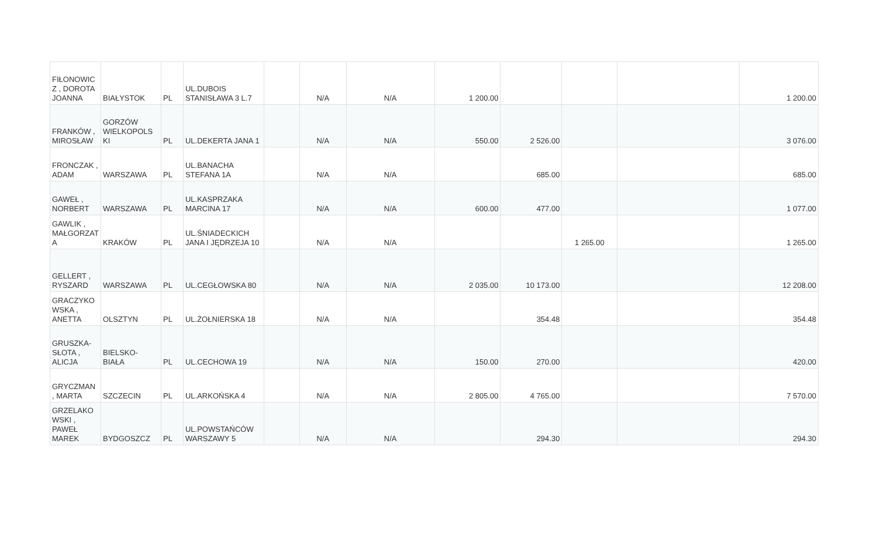| FIŁONOWIC Z , DOROTA JOANNA | BIAŁYSTOK | PL | UL.DUBOIS STANISŁAWA 3 L.7 | | N/A | N/A | 1 200.00 | | | | 1 200.00 |
| FRANKÓW , MIROSŁAW | GORZÓW WIELKOPOLS KI | PL | UL.DEKERTA JANA 1 | | N/A | N/A | 550.00 | 2 526.00 | | | 3 076.00 |
| FRONCZAK , ADAM | WARSZAWA | PL | UL.BANACHA STEFANA 1A | | N/A | N/A | | 685.00 | | | 685.00 |
| GAWEŁ , NORBERT | WARSZAWA | PL | UL.KASPRZAKA MARCINA 17 | | N/A | N/A | 600.00 | 477.00 | | | 1 077.00 |
| GAWLIK , MAŁGORZAT A | KRAKÓW | PL | UL.ŚNIADECKICH JANA I JĘDRZEJA 10 | | N/A | N/A | | | 1 265.00 | | 1 265.00 |
| GELLERT , RYSZARD | WARSZAWA | PL | UL.CEGŁOWSKA 80 | | N/A | N/A | 2 035.00 | 10 173.00 | | | 12 208.00 |
| GRACZYKO WSKA , ANETTA | OLSZTYN | PL | UL.ŻOŁNIERSKA 18 | | N/A | N/A | | 354.48 | | | 354.48 |
| GRUSZKA-SŁOTA , ALICJA | BIELSKO-BIAŁA | PL | UL.CECHOWA 19 | | N/A | N/A | 150.00 | 270.00 | | | 420.00 |
| GRYCZMAN , MARTA | SZCZECIN | PL | UL.ARKOŃSKA 4 | | N/A | N/A | 2 805.00 | 4 765.00 | | | 7 570.00 |
| GRZELAKO WSKI , PAWEŁ MAREK | BYDGOSZCZ | PL | UL.POWSTAŃCÓW WARSZAWY 5 | | N/A | N/A | | 294.30 | | | 294.30 |